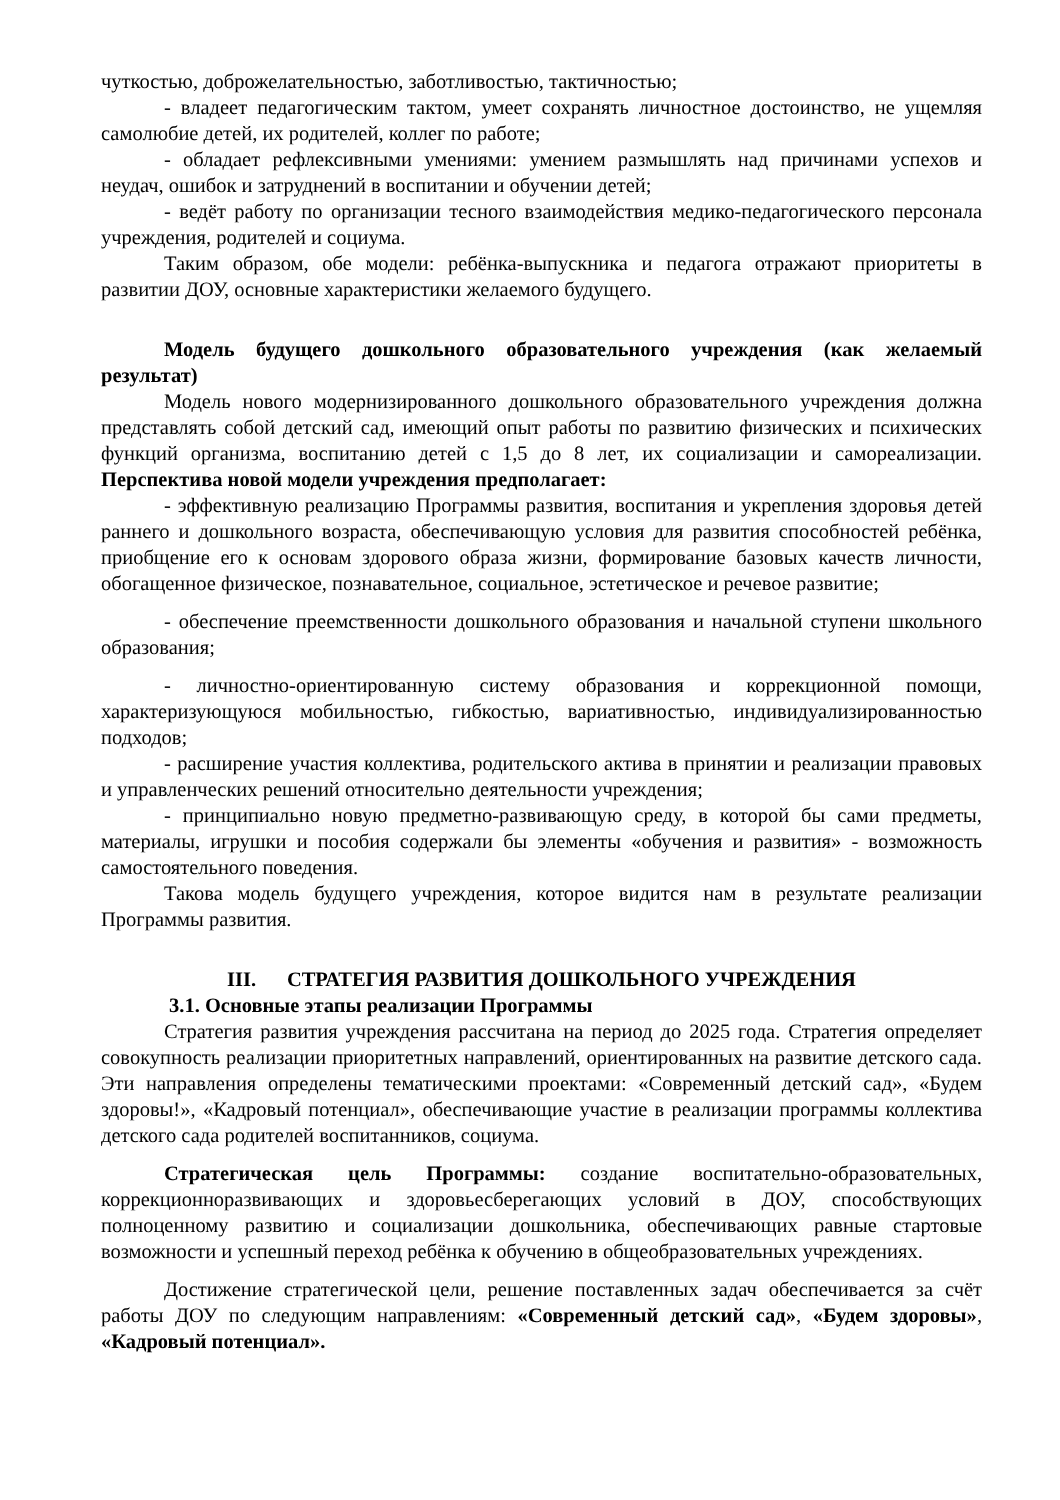чуткостью, доброжелательностью, заботливостью, тактичностью;
- владеет педагогическим тактом, умеет сохранять личностное достоинство, не ущемляя самолюбие детей, их родителей, коллег по работе;
- обладает рефлексивными умениями: умением размышлять над причинами успехов и неудач, ошибок и затруднений в воспитании и обучении детей;
- ведёт работу по организации тесного взаимодействия медико-педагогического персонала учреждения, родителей и социума.
Таким образом, обе модели: ребёнка-выпускника и педагога отражают приоритеты в развитии ДОУ, основные характеристики желаемого будущего.
Модель будущего дошкольного образовательного учреждения (как желаемый результат)
Модель нового модернизированного дошкольного образовательного учреждения должна представлять собой детский сад, имеющий опыт работы по развитию физических и психических функций организма, воспитанию детей с 1,5 до 8 лет, их социализации и самореализации. Перспектива новой модели учреждения предполагает:
- эффективную реализацию Программы развития, воспитания и укрепления здоровья детей раннего и дошкольного возраста, обеспечивающую условия для развития способностей ребёнка, приобщение его к основам здорового образа жизни, формирование базовых качеств личности, обогащенное физическое, познавательное, социальное, эстетическое и речевое развитие;
- обеспечение преемственности дошкольного образования и начальной ступени школьного образования;
- личностно-ориентированную систему образования и коррекционной помощи, характеризующуюся мобильностью, гибкостью, вариативностью, индивидуализированностью подходов;
- расширение участия коллектива, родительского актива в принятии и реализации правовых и управленческих решений относительно деятельности учреждения;
- принципиально новую предметно-развивающую среду, в которой бы сами предметы, материалы, игрушки и пособия содержали бы элементы «обучения и развития» - возможность самостоятельного поведения.
Такова модель будущего учреждения, которое видится нам в результате реализации Программы развития.
III. СТРАТЕГИЯ РАЗВИТИЯ ДОШКОЛЬНОГО УЧРЕЖДЕНИЯ
3.1. Основные этапы реализации Программы
Стратегия развития учреждения рассчитана на период до 2025 года. Стратегия определяет совокупность реализации приоритетных направлений, ориентированных на развитие детского сада. Эти направления определены тематическими проектами: «Современный детский сад», «Будем здоровы!», «Кадровый потенциал», обеспечивающие участие в реализации программы коллектива детского сада родителей воспитанников, социума.
Стратегическая цель Программы: создание воспитательно-образовательных, коррекционноразвивающих и здоровьесберегающих условий в ДОУ, способствующих полноценному развитию и социализации дошкольника, обеспечивающих равные стартовые возможности и успешный переход ребёнка к обучению в общеобразовательных учреждениях.
Достижение стратегической цели, решение поставленных задач обеспечивается за счёт работы ДОУ по следующим направлениям: «Современный детский сад», «Будем здоровы», «Кадровый потенциал».